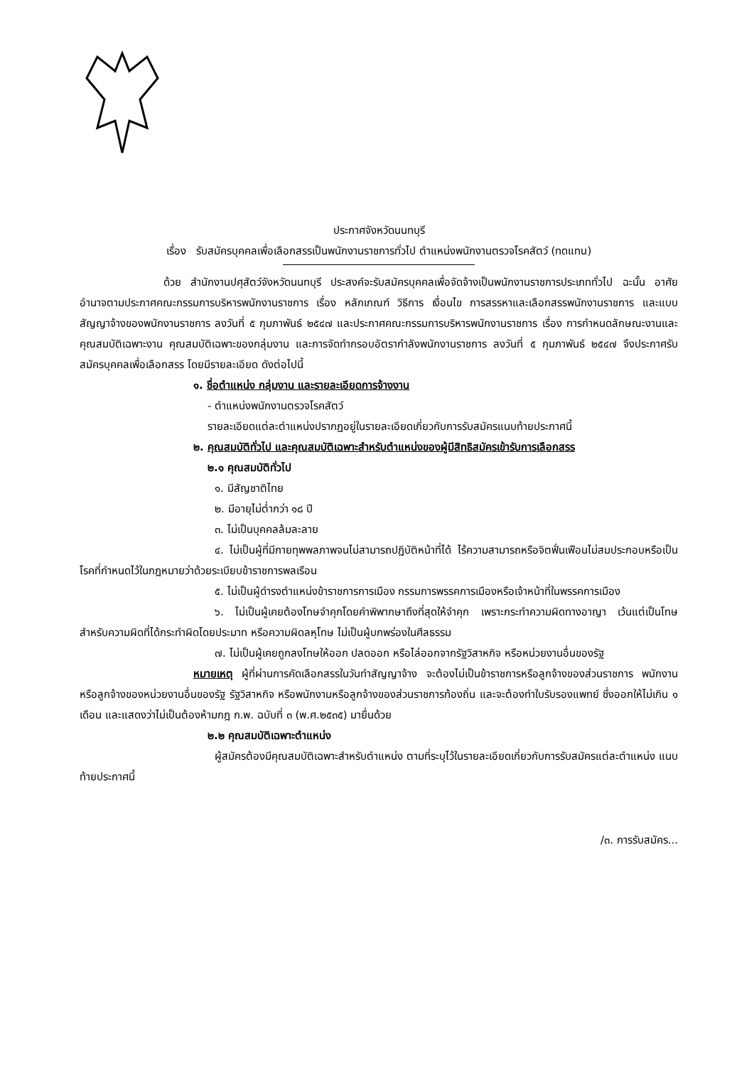ประกาศจังหวัดนนทบุรี
เรื่อง รับสมัครบุคคลเพื่อเลือกสรรเป็นพนักงานราชการทั่วไป ตำแหน่งพนักงานตรวจโรคสัตว์ (ทดแทน)
ด้วย สำนักงานปศุสัตว์จังหวัดนนทบุรี ประสงค์จะรับสมัครบุคคลเพื่อจัดจ้างเป็นพนักงานราชการประเภททั่วไป ฉะนั้น อาศัยอำนาจตามประกาศคณะกรรมการบริหารพนักงานราชการ เรื่อง หลักเกณฑ์ วิธีการ เงื่อนไข การสรรหาและเลือกสรรพนักงานราชการ และแบบสัญญาจ้างของพนักงานราชการ ลงวันที่ ๕ กุมภาพันธ์ ๒๕๔๗ และประกาศคณะกรรมการบริหารพนักงานราชการ เรื่อง การกำหนดลักษณะงานและคุณสมบัติเฉพาะงาน คุณสมบัติเฉพาะของกลุ่มงาน และการจัดทำกรอบอัตรากำลังพนักงานราชการ ลงวันที่ ๕ กุมภาพันธ์ ๒๕๔๗ จึงประกาศรับสมัครบุคคลเพื่อเลือกสรร โดยมีรายละเอียด ดังต่อไปนี้
๑. ชื่อตำแหน่ง กลุ่มงาน และรายละเอียดการจ้างงาน
- ตำแหน่งพนักงานตรวจโรคสัตว์
รายละเอียดแต่ละตำแหน่งปรากฏอยู่ในรายละเอียดเกี่ยวกับการรับสมัครแนบท้ายประกาศนี้
๒. คุณสมบัติทั่วไป และคุณสมบัติเฉพาะสำหรับตำแหน่งของผู้มีสิทธิสมัครเข้ารับการเลือกสรร
๒.๑ คุณสมบัติทั่วไป
๑. มีสัญชาติไทย
๒. มีอายุไม่ต่ำกว่า ๑๘ ปี
๓. ไม่เป็นบุคคลล้มละลาย
๔. ไม่เป็นผู้ที่มีกายทุพพลภาพจนไม่สามารถปฏิบัติหน้าที่ได้ ไร้ความสามารถหรือจิตฟั่นเฟือนไม่สมประกอบหรือเป็นโรคที่กำหนดไว้ในกฎหมายว่าด้วยระเบียบข้าราชการพลเรือน
๕. ไม่เป็นผู้ดำรงตำแหน่งข้าราชการการเมือง กรรมการพรรคการเมืองหรือเจ้าหน้าที่ในพรรคการเมือง
๖. ไม่เป็นผู้เคยต้องโทษจำคุกโดยคำพิพากษาถึงที่สุดให้จำคุก เพราะกระทำความผิดทางอาญา เว้นแต่เป็นโทษสำหรับความผิดที่ได้กระทำผิดโดยประมาท หรือความผิดลหุโทษ ไม่เป็นผู้บกพร่องในศีลธรรม
๗. ไม่เป็นผู้เคยถูกลงโทษให้ออก ปลดออก หรือไล่ออกจากรัฐวิสาหกิจ หรือหน่วยงานอื่นของรัฐ
หมายเหตุ ผู้ที่ผ่านการคัดเลือกสรรในวันทำสัญญาจ้าง จะต้องไม่เป็นข้าราชการหรือลูกจ้างของส่วนราชการ พนักงานหรือลูกจ้างของหน่วยงานอื่นของรัฐ รัฐวิสาหกิจ หรือพนักงานหรือลูกจ้างของส่วนราชการท้องถิ่น และจะต้องทำใบรับรองแพทย์ ซึ่งออกให้ไม่เกิน ๑ เดือน และแสดงว่าไม่เป็นต้องห้ามกฎ ก.พ. ฉบับที่ ๓ (พ.ศ.๒๕๓๕) มายื่นด้วย
๒.๒ คุณสมบัติเฉพาะตำแหน่ง
ผู้สมัครต้องมีคุณสมบัติเฉพาะสำหรับตำแหน่ง ตามที่ระบุไว้ในรายละเอียดเกี่ยวกับการรับสมัครแต่ละตำแหน่ง แนบท้ายประกาศนี้
/๓. การรับสมัคร...